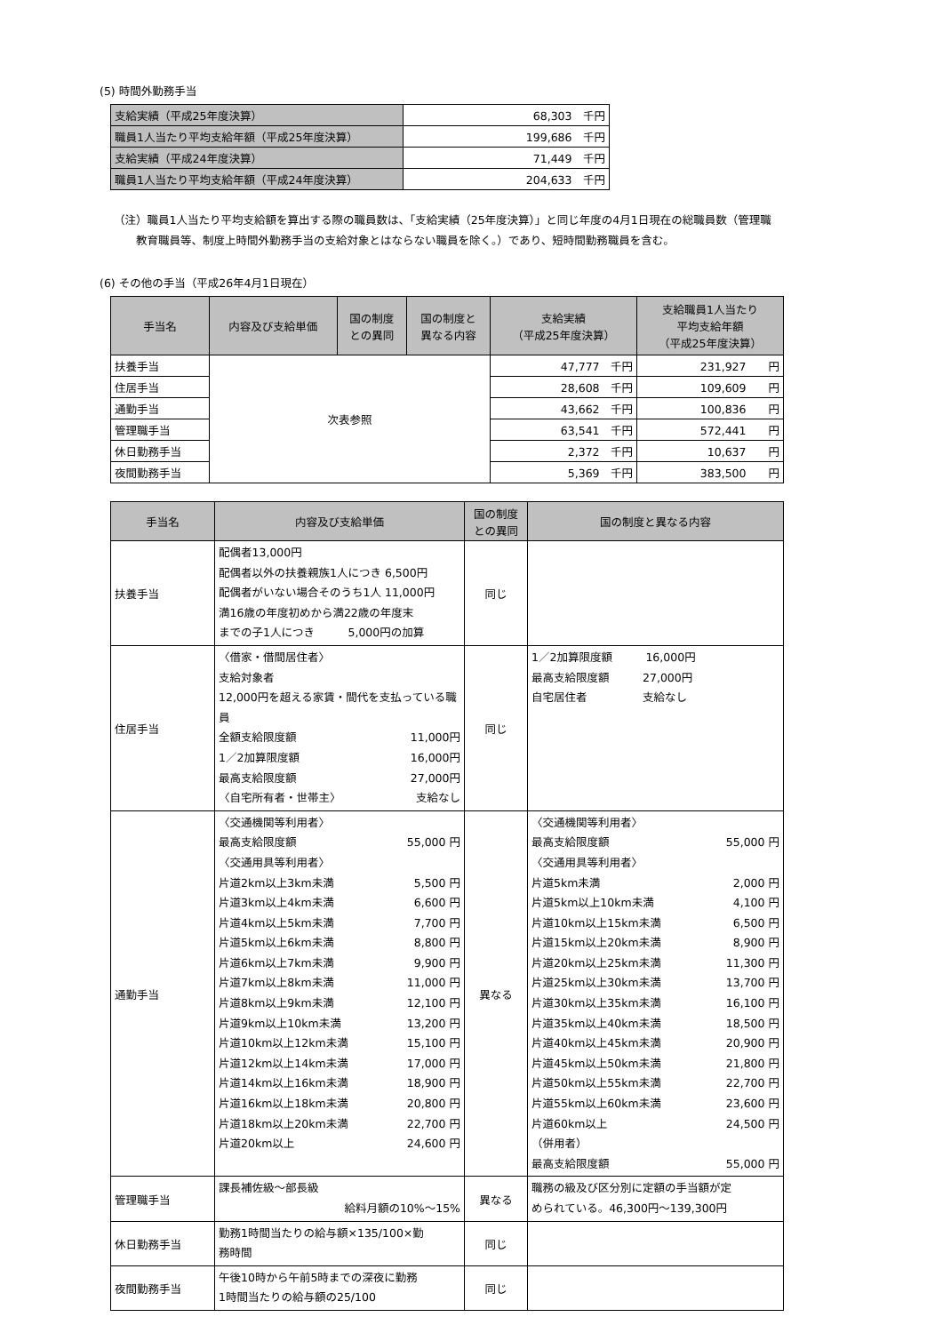(5) 時間外勤務手当
| 支給実績（平成25年度決算） | 68,303 千円 |
| 職員1人当たり平均支給年額（平成25年度決算） | 199,686 千円 |
| 支給実績（平成24年度決算） | 71,449 千円 |
| 職員1人当たり平均支給年額（平成24年度決算） | 204,633 千円 |
（注）職員1人当たり平均支給額を算出する際の職員数は、「支給実績（25年度決算）」と同じ年度の4月1日現在の総職員数（管理職
　　教育職員等、制度上時間外勤務手当の支給対象とはならない職員を除く。）であり、短時間勤務職員を含む。
(6) その他の手当（平成26年4月1日現在）
| 手当名 | 内容及び支給単価 | 国の制度 との異同 | 国の制度と 異なる内容 | 支給実績 （平成25年度決算） | 支給職員1人当たり 平均支給年額 （平成25年度決算） |
| --- | --- | --- | --- | --- | --- |
| 扶養手当 | 次表参照 | | | 47,777 千円 | 231,927 円 |
| 住居手当 | | | | 28,608 千円 | 109,609 円 |
| 通勤手当 | | | | 43,662 千円 | 100,836 円 |
| 管理職手当 | | | | 63,541 千円 | 572,441 円 |
| 休日勤務手当 | | | | 2,372 千円 | 10,637 円 |
| 夜間勤務手当 | | | | 5,369 千円 | 383,500 円 |
| 手当名 | 内容及び支給単価 | 国の制度 との異同 | 国の制度と異なる内容 |
| --- | --- | --- | --- |
| 扶養手当 | 配偶者13,000円 配偶者以外の扶養親族1人につき 6,500円 配偶者がいない場合そのうち1人 11,000円 満16歳の年度初めから満22歳の年度末 までの子1人につき 5,000円の加算 | 同じ | |
| 住居手当 | 〈借家・借間居住者〉 支給対象者 12,000円を超える家賃・間代を支払っている職員 全額支給限度額 11,000円 1／2加算限度額 16,000円 最高支給限度額 27,000円 〈自宅所有者・世帯主〉 支給なし | 同じ | 1／2加算限度額 16,000円 最高支給限度額 27,000円 自宅居住者 支給なし |
| 通勤手当 | 〈交通機関等利用者〉 最高支給限度額 55,000 円 〈交通用具等利用者〉 片道2km以上3km未満 5,500 円 片道3km以上4km未満 6,600 円 片道4km以上5km未満 7,700 円 片道5km以上6km未満 8,800 円 片道6km以上7km未満 9,900 円 片道7km以上8km未満 11,000 円 片道8km以上9km未満 12,100 円 片道9km以上10km未満 13,200 円 片道10km以上12km未満 15,100 円 片道12km以上14km未満 17,000 円 片道14km以上16km未満 18,900 円 片道16km以上18km未満 20,800 円 片道18km以上20km未満 22,700 円 片道20km以上 24,600 円 | 異なる | 〈交通機関等利用者〉 最高支給限度額 55,000 円 〈交通用具等利用者〉 片道5km未満 2,000 円 片道5km以上10km未満 4,100 円 片道10km以上15km未満 6,500 円 片道15km以上20km未満 8,900 円 片道20km以上25km未満 11,300 円 片道25km以上30km未満 13,700 円 片道30km以上35km未満 16,100 円 片道35km以上40km未満 18,500 円 片道40km以上45km未満 20,900 円 片道45km以上50km未満 21,800 円 片道50km以上55km未満 22,700 円 片道55km以上60km未満 23,600 円 片道60km以上 24,500 円 （併用者） 最高支給限度額 55,000 円 |
| 管理職手当 | 課長補佐級～部長級 給料月額の10%～15% | 異なる | 職務の級及び区分別に定額の手当額が定 められている。46,300円～139,300円 |
| 休日勤務手当 | 勤務1時間当たりの給与額×135/100×勤 務時間 | 同じ | |
| 夜間勤務手当 | 午後10時から午前5時までの深夜に勤務 1時間当たりの給与額の25/100 | 同じ | |